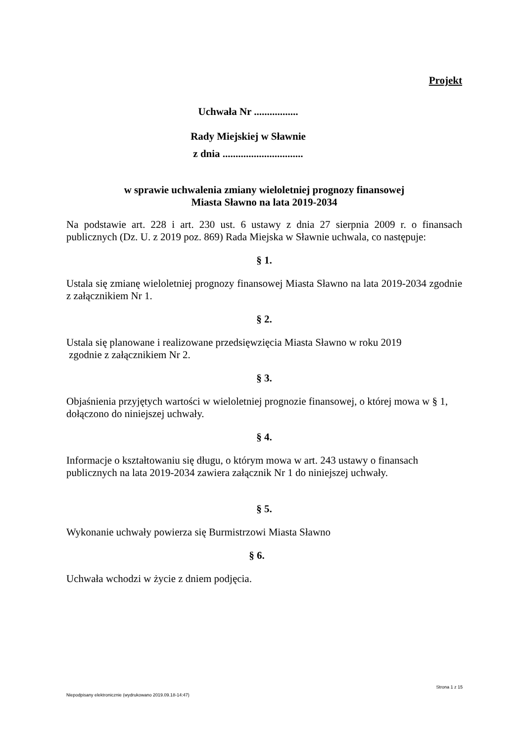Projekt
Uchwała Nr .................
Rady Miejskiej w Sławnie
z dnia ...............................
w sprawie uchwalenia zmiany wieloletniej prognozy finansowej
Miasta Sławno na lata 2019-2034
Na podstawie art. 228 i art. 230 ust. 6 ustawy z dnia 27 sierpnia 2009 r. o finansach publicznych (Dz. U. z 2019 poz. 869) Rada Miejska w Sławnie uchwala, co następuje:
§ 1.
Ustala się zmianę wieloletniej prognozy finansowej Miasta Sławno na lata 2019-2034 zgodnie z załącznikiem Nr 1.
§ 2.
Ustala się planowane i realizowane przedsięwzięcia Miasta Sławno w roku 2019
zgodnie z załącznikiem Nr 2.
§ 3.
Objaśnienia przyjętych wartości w wieloletniej prognozie finansowej, o której mowa w § 1, dołączono do niniejszej uchwały.
§ 4.
Informacje o kształtowaniu się długu, o którym mowa w art. 243 ustawy o finansach
publicznych na lata 2019-2034 zawiera załącznik Nr 1 do niniejszej uchwały.
§ 5.
Wykonanie uchwały powierza się Burmistrzowi Miasta Sławno
§ 6.
Uchwała wchodzi w życie z dniem podjęcia.
Strona 1 z 15
Niepodpisany elektronicznie (wydrukowano 2019.09.18-14:47)